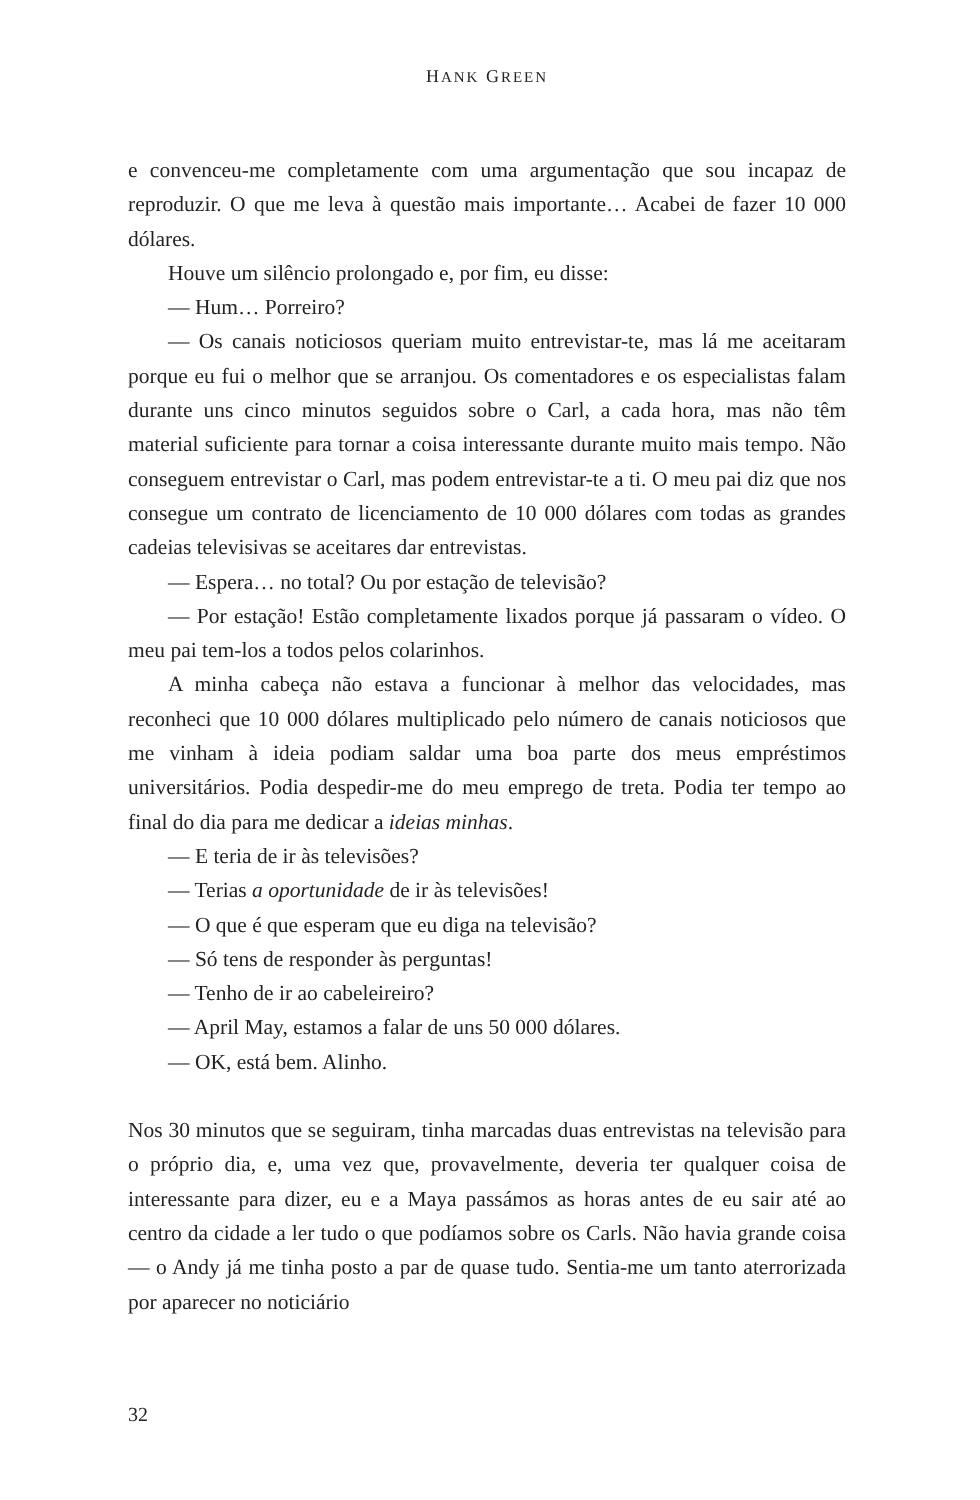HANK GREEN
e convenceu-me completamente com uma argumentação que sou inca­paz de reproduzir. O que me leva à questão mais importante… Acabei de fazer 10 000 dólares.
Houve um silêncio prolongado e, por fim, eu disse:
— Hum… Porreiro?
— Os canais noticiosos queriam muito entrevistar-te, mas lá me aceitaram porque eu fui o melhor que se arranjou. Os comentadores e os especialistas falam durante uns cinco minutos seguidos sobre o Carl, a cada hora, mas não têm material suficiente para tornar a coisa interessante durante muito mais tempo. Não conseguem entrevistar o Carl, mas podem entrevistar-te a ti. O meu pai diz que nos consegue um contrato de licenciamento de 10 000 dólares com todas as grandes cadeias televisivas se aceitares dar entrevistas.
— Espera… no total? Ou por estação de televisão?
— Por estação! Estão completamente lixados porque já passaram o vídeo. O meu pai tem-los a todos pelos colarinhos.
A minha cabeça não estava a funcionar à melhor das velocidades, mas reconheci que 10 000 dólares multiplicado pelo número de canais noticiosos que me vinham à ideia podiam saldar uma boa parte dos meus empréstimos universitários. Podia despedir-me do meu emprego de treta. Podia ter tempo ao final do dia para me dedicar a ideias minhas.
— E teria de ir às televisões?
— Terias a oportunidade de ir às televisões!
— O que é que esperam que eu diga na televisão?
— Só tens de responder às perguntas!
— Tenho de ir ao cabeleireiro?
— April May, estamos a falar de uns 50 000 dólares.
— OK, está bem. Alinho.
Nos 30 minutos que se seguiram, tinha marcadas duas entrevistas na televisão para o próprio dia, e, uma vez que, provavelmente, deveria ter qualquer coisa de interessante para dizer, eu e a Maya passámos as horas antes de eu sair até ao centro da cidade a ler tudo o que podíamos sobre os Carls. Não havia grande coisa — o Andy já me tinha posto a par de quase tudo. Sentia-me um tanto aterrorizada por aparecer no noticiário
32